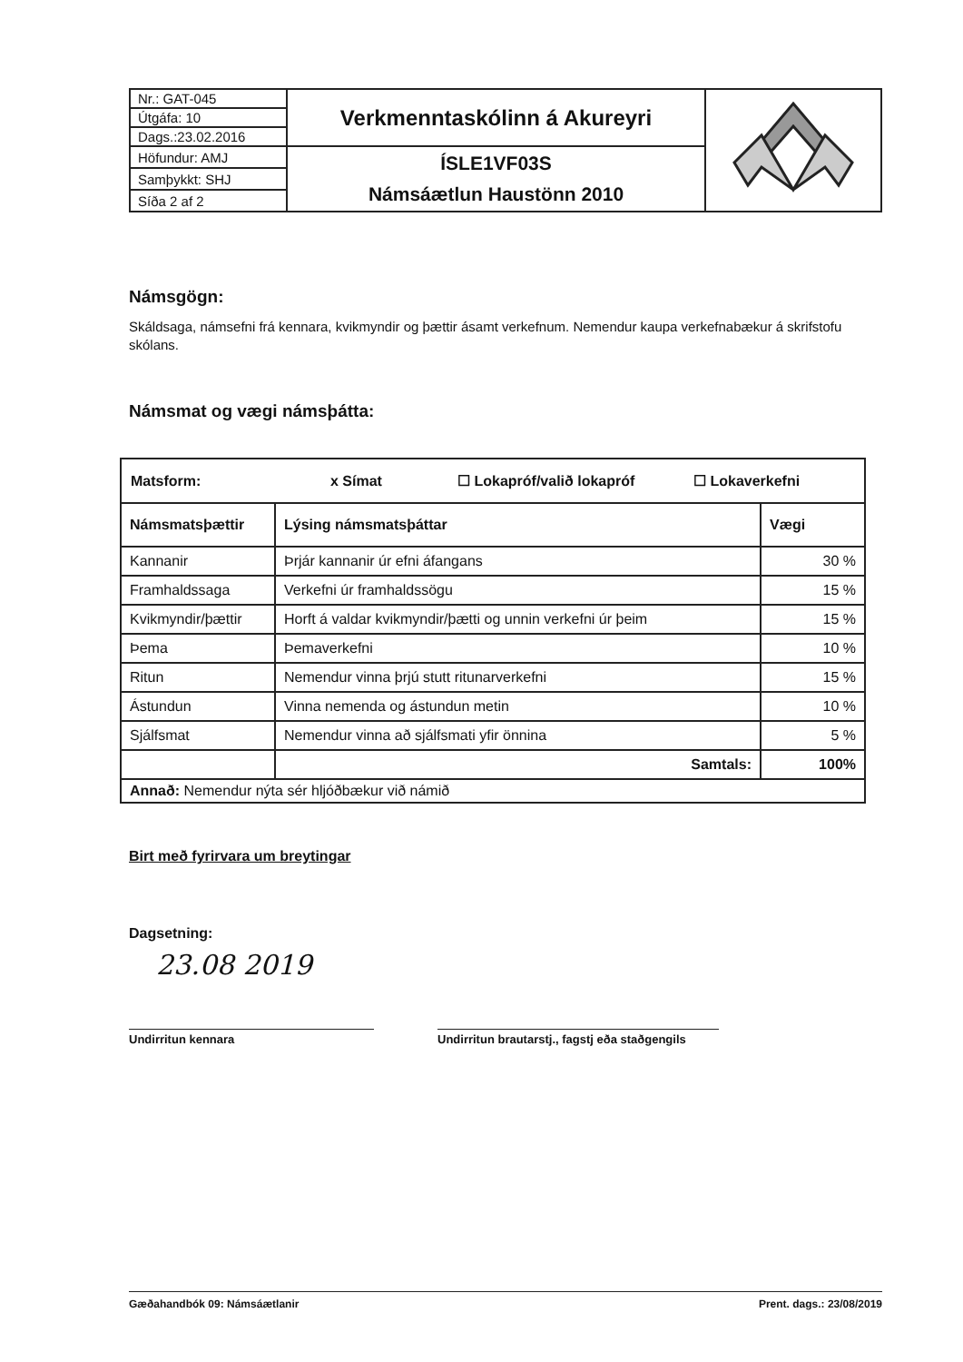| Nr.: GAT-045 | Verkmenntaskólinn á Akureyri | |
| Útgáfa: 10 | | |
| Dags.:23.02.2016 | | |
| Höfundur: AMJ | ÍSLE1VF03S Námsáætlun Haustönn 2010 | |
| Samþykkt: SHJ | | |
| Síða 2 af 2 | | |
Námsgögn:
Skáldsaga, námsefni frá kennara, kvikmyndir og þættir ásamt verkefnum. Nemendur kaupa verkefnabækur á skrifstofu skólans.
Námsmat og vægi námsþátta:
| Matsform: x Símat ☐ Lokapróf/valið lokapróf ☐ Lokaverkefni | | |
| --- | --- | --- |
| Námsmatsþættir | Lýsing námsmatsþáttar | Vægi |
| Kannanir | Þrjár kannanir úr efni áfangans | 30 % |
| Framhaldssaga | Verkefni úr framhaldssögu | 15 % |
| Kvikmyndir/þættir | Horft á valdar kvikmyndir/þætti og unnin verkefni úr þeim | 15 % |
| Þema | Þemaverkefni | 10 % |
| Ritun | Nemendur vinna þrjú stutt ritunarverkefni | 15 % |
| Ástundun | Vinna nemenda og ástundun metin | 10 % |
| Sjálfsmat | Nemendur vinna að sjálfsmati yfir önnina | 5 % |
| | Samtals: | 100% |
| Annað: Nemendur nýta sér hljóðbækur við námið | | |
Birt með fyrirvara um breytingar
Dagsetning:
23.08 2019
Undirritun kennara Undirritun brautarstj., fagstj eða staðgengils
Gæðahandbók 09: Námsáætlanir Prent. dags.: 23/08/2019